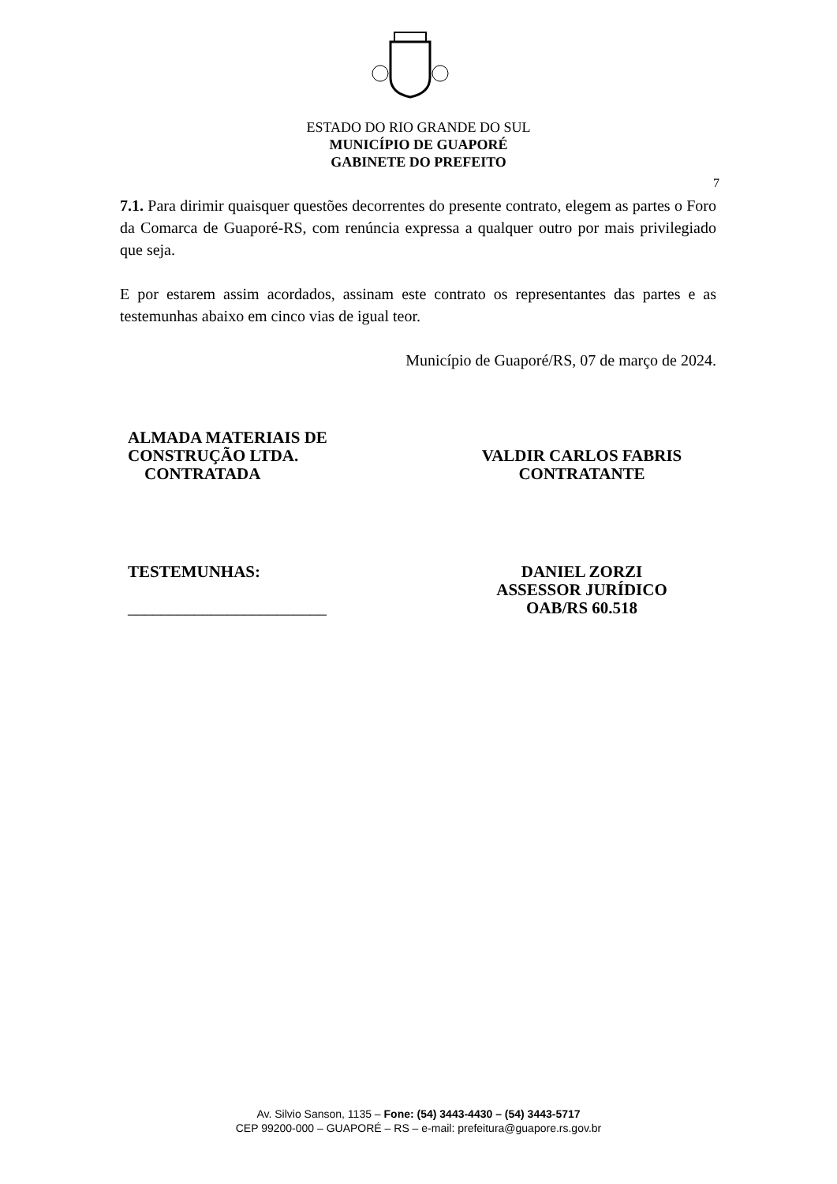ESTADO DO RIO GRANDE DO SUL
MUNICÍPIO DE GUAPORÉ
GABINETE DO PREFEITO
7
7.1. Para dirimir quaisquer questões decorrentes do presente contrato, elegem as partes o Foro da Comarca de Guaporé-RS, com renúncia expressa a qualquer outro por mais privilegiado que seja.
E por estarem assim acordados, assinam este contrato os representantes das partes e as testemunhas abaixo em cinco vias de igual teor.
Município de Guaporé/RS, 07 de março de 2024.
ALMADA MATERIAIS DE
CONSTRUÇÃO LTDA.
CONTRATADA
VALDIR CARLOS FABRIS
CONTRATANTE
TESTEMUNHAS:
________________________
DANIEL ZORZI
ASSESSOR JURÍDICO
OAB/RS 60.518
Av. Silvio Sanson, 1135 – Fone: (54) 3443-4430 – (54) 3443-5717
CEP 99200-000 – GUAPORÉ – RS – e-mail: prefeitura@guapore.rs.gov.br